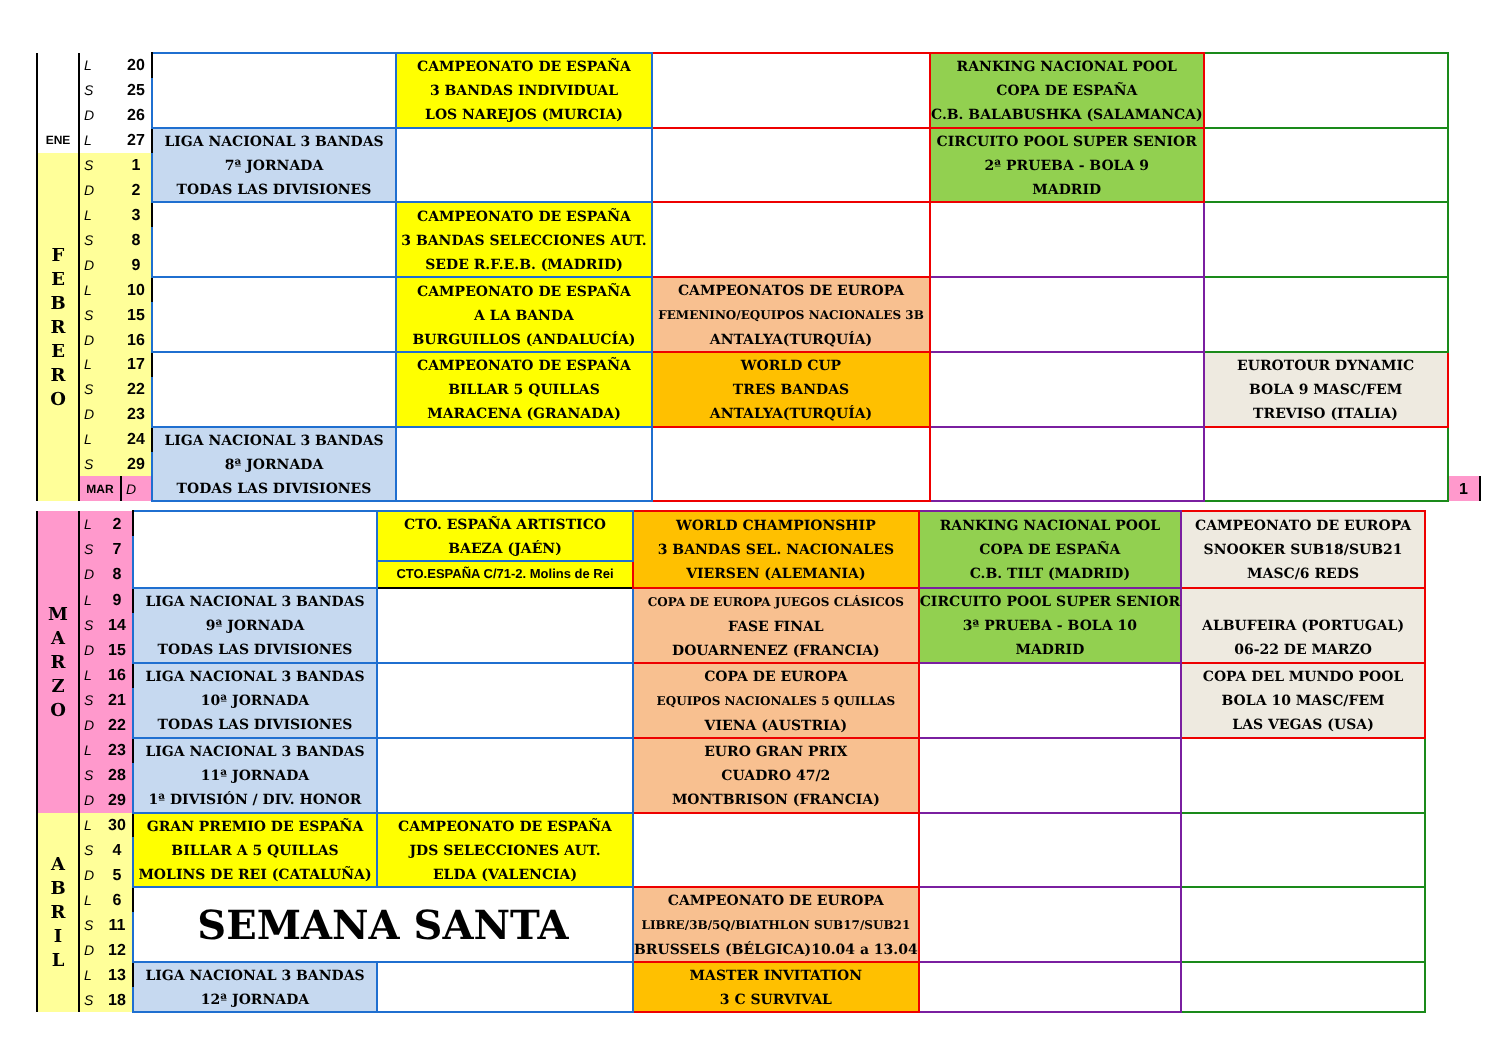| | L | 20 | | CAMPEONATO DE ESPAÑA 3 BANDAS INDIVIDUAL LOS NAREJOS (MURCIA) | | RANKING NACIONAL POOL COPA DE ESPAÑA C.B. BALABUSHKA (SALAMANCA) | | |
| | S | 25 | | | | | | |
| | D | 26 | | | | | | |
| ENE | L | 27 | LIGA NACIONAL 3 BANDAS 7ª JORNADA TODAS LAS DIVISIONES | | | CIRCUITO POOL SUPER SENIOR 2ª PRUEBA - BOLA 9 MADRID | | |
| F E B R E R O | S | 1 | | | | | | |
| | D | 2 | | | | | | |
| | L | 3 | | CAMPEONATO DE ESPAÑA 3 BANDAS SELECCIONES AUT. SEDE R.F.E.B. (MADRID) | | | | |
| | S | 8 | | | | | | |
| | D | 9 | | | | | | |
| | L | 10 | | CAMPEONATO DE ESPAÑA A LA BANDA BURGUILLOS (ANDALUCÍA) | CAMPEONATOS DE EUROPA FEMENINO/EQUIPOS NACIONALES 3B ANTALYA(TURQUÍA) | | | |
| | S | 15 | | | | | | |
| | D | 16 | | | | | | |
| | L | 17 | | CAMPEONATO DE ESPAÑA BILLAR 5 QUILLAS MARACENA (GRANADA) | WORLD CUP TRES BANDAS ANTALYA(TURQUÍA) | | EUROTOUR DYNAMIC BOLA 9 MASC/FEM TREVISO (ITALIA) | |
| | S | 22 | | | | | | |
| | D | 23 | | | | | | |
| | L | 24 | LIGA NACIONAL 3 BANDAS 8ª JORNADA TODAS LAS DIVISIONES | | | | | |
| | S | 29 | | | | | | |
| | MAR | D | | | | | | 1 |
| M A R Z O | L | 2 | | CTO. ESPAÑA ARTISTICO BAEZA (JAÉN) | WORLD CHAMPIONSHIP 3 BANDAS SEL. NACIONALES VIERSEN (ALEMANIA) | RANKING NACIONAL POOL COPA DE ESPAÑA C.B. TILT (MADRID) | CAMPEONATO DE EUROPA SNOOKER SUB18/SUB21 MASC/6 REDS |
| | S | 7 | | | | | |
| | D | 8 | | CTO.ESPAÑA C/71-2. Molins de Rei | | | |
| | L | 9 | LIGA NACIONAL 3 BANDAS 9ª JORNADA TODAS LAS DIVISIONES | | COPA DE EUROPA JUEGOS CLÁSICOS FASE FINAL DOUARNENEZ (FRANCIA) | CIRCUITO POOL SUPER SENIOR 3ª PRUEBA - BOLA 10 MADRID | ALBUFEIRA (PORTUGAL) 06-22 DE MARZO |
| | S | 14 | | | | | |
| | D | 15 | | | | | |
| | L | 16 | LIGA NACIONAL 3 BANDAS 10ª JORNADA TODAS LAS DIVISIONES | | COPA DE EUROPA EQUIPOS NACIONALES 5 QUILLAS VIENA (AUSTRIA) | | COPA DEL MUNDO POOL BOLA 10 MASC/FEM LAS VEGAS (USA) |
| | S | 21 | | | | | |
| | D | 22 | | | | | |
| | L | 23 | LIGA NACIONAL 3 BANDAS 11ª JORNADA 1ª DIVISIÓN / DIV. HONOR | | EURO GRAN PRIX CUADRO 47/2 MONTBRISON (FRANCIA) | | |
| | S | 28 | | | | | |
| | D | 29 | | | | | |
| A B R I L | L | 30 | GRAN PREMIO DE ESPAÑA BILLAR A 5 QUILLAS MOLINS DE REI (CATALUÑA) | CAMPEONATO DE ESPAÑA JDS SELECCIONES AUT. ELDA (VALENCIA) | | | |
| | S | 4 | | | | | |
| | D | 5 | | | | | |
| | L | 6 | SEMANA SANTA | | CAMPEONATO DE EUROPA LIBRE/3B/5Q/BIATHLON SUB17/SUB21 BRUSSELS (BÉLGICA)10.04 a 13.04 | | |
| | S | 11 | | | | | |
| | D | 12 | | | | | |
| | L | 13 | LIGA NACIONAL 3 BANDAS 12ª JORNADA | | MASTER INVITATION 3 C SURVIVAL | | |
| | S | 18 | | | | | |